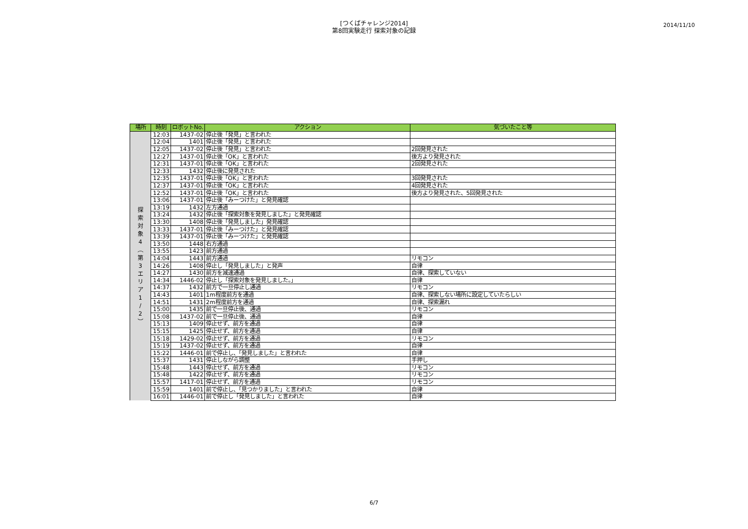[つくばチャレンジ2014]
第8回実験走行 探索対象の記録
2014/11/10
| 場所 | 時刻 | ロボットNo. | アクション | 気づいたこと等 |
| --- | --- | --- | --- | --- |
| 探 索 対 象 4 ︵ 第 3 エ リ ア 1 / 2 ︶ | 12:03 | 1437-02 | 停止後「発見」と言われた | |
| | 12:04 | 1401 | 停止後「発見」と言われた | |
| | 12:05 | 1437-02 | 停止後「発見」と言われた | 2回発見された |
| | 12:27 | 1437-01 | 停止後「OK」と言われた | 後方より発見された |
| | 12:31 | 1437-01 | 停止後「OK」と言われた | 2回発見された |
| | 12:33 | 1432 | 停止後に発見された | |
| | 12:35 | 1437-01 | 停止後「OK」と言われた | 3回発見された |
| | 12:37 | 1437-01 | 停止後「OK」と言われた | 4回発見された |
| | 12:52 | 1437-01 | 停止後「OK」と言われた | 後方より発見された、5回発見された |
| | 13:06 | 1437-01 | 停止後「みーつけた」と発見確認 | |
| | 13:19 | 1432 | 左方通過 | |
| | 13:24 | 1432 | 停止後「探索対象を発見しました」と発見確認 | |
| | 13:30 | 1408 | 停止後「発見しました」発見確認 | |
| | 13:33 | 1437-01 | 停止後「みーつけた」と発見確認 | |
| | 13:39 | 1437-01 | 停止後「みーつけた」と発見確認 | |
| | 13:50 | 1448 | 右方通過 | |
| | 13:55 | 1423 | 前方通過 | |
| | 14:04 | 1443 | 前方通過 | リモコン |
| | 14:26 | 1408 | 停止し「発見しました」と発声 | 自律 |
| | 14:27 | 1430 | 前方を減速通過 | 自律、探索していない |
| | 14:34 | 1446-02 | 停止し「探索対象を発見しました。」 | 自律 |
| | 14:37 | 1432 | 前方で一旦停止し通過 | リモコン |
| | 14:43 | 1401 | 1m程度前方を通過 | 自律、探索しない場所に設定していたらしい |
| | 14:51 | 1431 | 2m程度前方を通過 | 自律、探索漏れ |
| | 15:00 | 1435 | 前で一旦停止後、通過 | リモコン |
| | 15:08 | 1437-02 | 前で一旦停止後、通過 | 自律 |
| | 15:13 | 1409 | 停止せず、前方を通過 | 自律 |
| | 15:15 | 1425 | 停止せず、前方を通過 | 自律 |
| | 15:18 | 1429-02 | 停止せず、前方を通過 | リモコン |
| | 15:19 | 1437-02 | 停止せず、前方を通過 | 自律 |
| | 15:22 | 1446-01 | 前で停止し、「発見しました」と言われた | 自律 |
| | 15:37 | 1431 | 停止しながら調整 | 手押し |
| | 15:48 | 1443 | 停止せず、前方を通過 | リモコン |
| | 15:48 | 1422 | 停止せず、前方を通過 | リモコン |
| | 15:57 | 1417-01 | 停止せず、前方を通過 | リモコン |
| | 15:59 | 1401 | 前で停止し、「見つかりました」と言われた | 自律 |
| | 16:01 | 1446-01 | 前で停止し「発見しました」と言われた | 自律 |
6/7